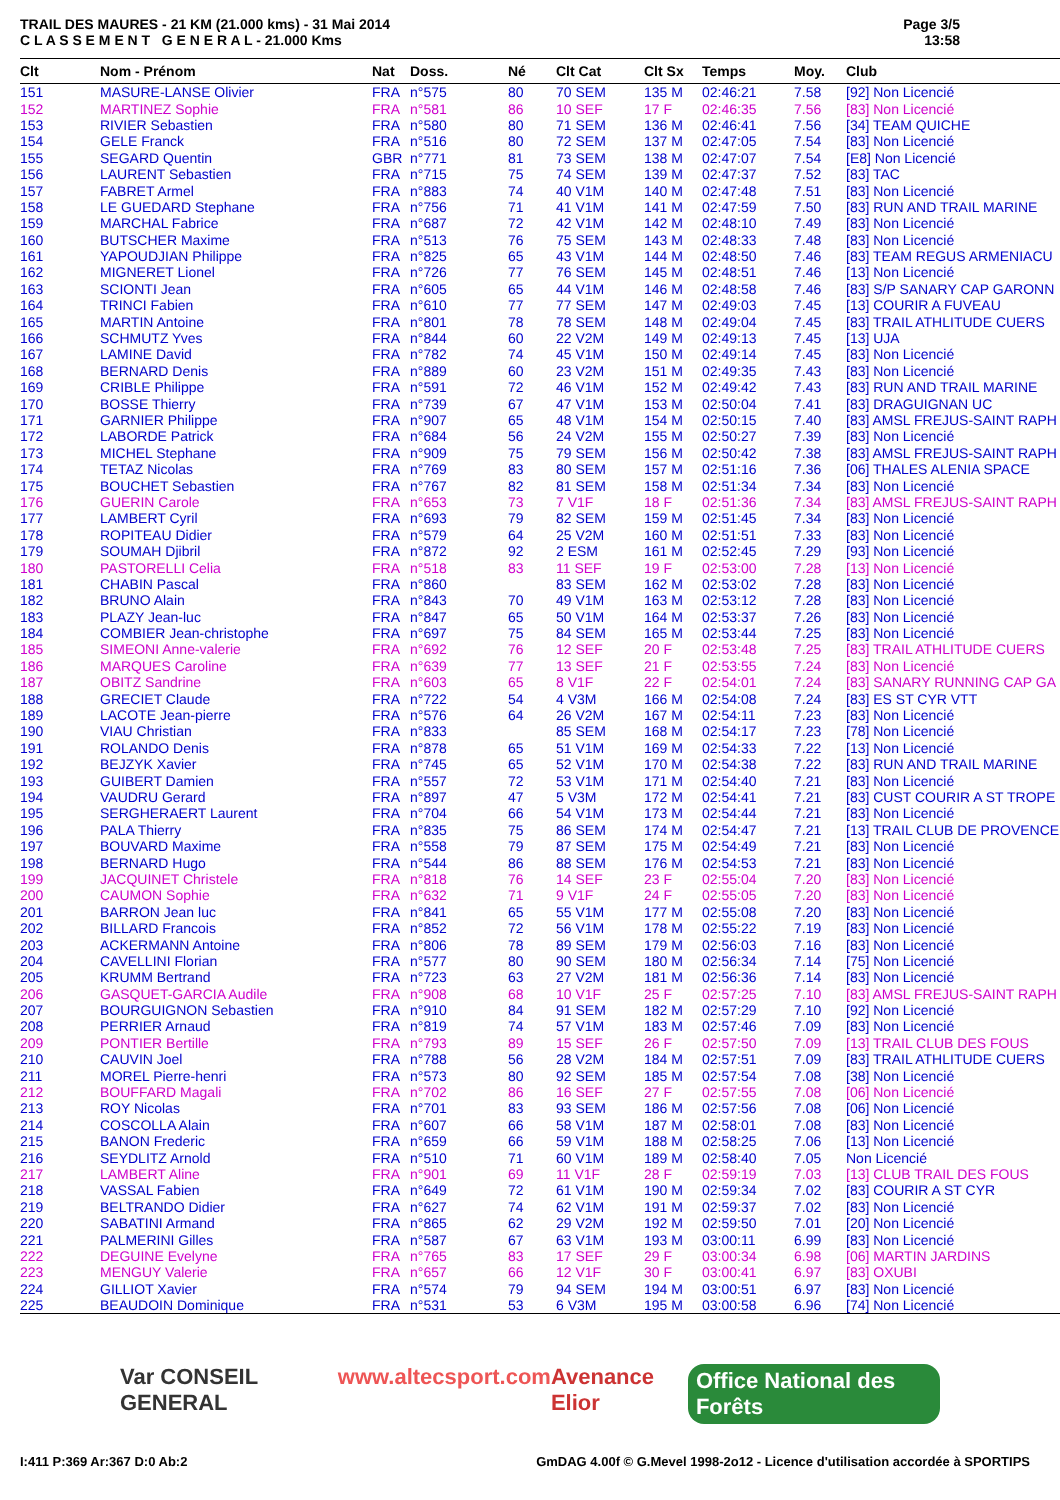TRAIL DES MAURES - 21 KM (21.000 kms) - 31 Mai 2014
C L A S S E M E N T G E N E R A L - 21.000 Kms
Page 3/5
13:58
| Clt | Nom - Prénom | Nat | Doss. | Né | Clt Cat | Clt Sx | Temps | Moy. | Club |
| --- | --- | --- | --- | --- | --- | --- | --- | --- | --- |
| 151 | MASURE-LANSE Olivier | FRA | n°575 | 80 | 70 SEM | 135 M | 02:46:21 | 7.58 | [92] Non Licencié |
| 152 | MARTINEZ Sophie | FRA | n°581 | 86 | 10 SEF | 17 F | 02:46:35 | 7.56 | [83] Non Licencié |
| 153 | RIVIER Sebastien | FRA | n°580 | 80 | 71 SEM | 136 M | 02:46:41 | 7.56 | [34] TEAM QUICHE |
| 154 | GELE Franck | FRA | n°516 | 80 | 72 SEM | 137 M | 02:47:05 | 7.54 | [83] Non Licencié |
| 155 | SEGARD Quentin | GBR | n°771 | 81 | 73 SEM | 138 M | 02:47:07 | 7.54 | [E8] Non Licencié |
| 156 | LAURENT Sebastien | FRA | n°715 | 75 | 74 SEM | 139 M | 02:47:37 | 7.52 | [83] TAC |
| 157 | FABRET Armel | FRA | n°883 | 74 | 40 V1M | 140 M | 02:47:48 | 7.51 | [83] Non Licencié |
| 158 | LE GUEDARD Stephane | FRA | n°756 | 71 | 41 V1M | 141 M | 02:47:59 | 7.50 | [83] RUN AND TRAIL MARINE |
| 159 | MARCHAL Fabrice | FRA | n°687 | 72 | 42 V1M | 142 M | 02:48:10 | 7.49 | [83] Non Licencié |
| 160 | BUTSCHER Maxime | FRA | n°513 | 76 | 75 SEM | 143 M | 02:48:33 | 7.48 | [83] Non Licencié |
| 161 | YAPOUDJIAN Philippe | FRA | n°825 | 65 | 43 V1M | 144 M | 02:48:50 | 7.46 | [83] TEAM REGUS ARMENIACU |
| 162 | MIGNERET Lionel | FRA | n°726 | 77 | 76 SEM | 145 M | 02:48:51 | 7.46 | [13] Non Licencié |
| 163 | SCIONTI Jean | FRA | n°605 | 65 | 44 V1M | 146 M | 02:48:58 | 7.46 | [83] S/P SANARY CAP GARONN |
| 164 | TRINCI Fabien | FRA | n°610 | 77 | 77 SEM | 147 M | 02:49:03 | 7.45 | [13] COURIR A FUVEAU |
| 165 | MARTIN Antoine | FRA | n°801 | 78 | 78 SEM | 148 M | 02:49:04 | 7.45 | [83] TRAIL ATHLITUDE CUERS |
| 166 | SCHMUTZ Yves | FRA | n°844 | 60 | 22 V2M | 149 M | 02:49:13 | 7.45 | [13] UJA |
| 167 | LAMINE David | FRA | n°782 | 74 | 45 V1M | 150 M | 02:49:14 | 7.45 | [83] Non Licencié |
| 168 | BERNARD Denis | FRA | n°889 | 60 | 23 V2M | 151 M | 02:49:35 | 7.43 | [83] Non Licencié |
| 169 | CRIBLE Philippe | FRA | n°591 | 72 | 46 V1M | 152 M | 02:49:42 | 7.43 | [83] RUN AND TRAIL MARINE |
| 170 | BOSSE Thierry | FRA | n°739 | 67 | 47 V1M | 153 M | 02:50:04 | 7.41 | [83] DRAGUIGNAN UC |
| 171 | GARNIER Philippe | FRA | n°907 | 65 | 48 V1M | 154 M | 02:50:15 | 7.40 | [83] AMSL FREJUS-SAINT RAPH |
| 172 | LABORDE Patrick | FRA | n°684 | 56 | 24 V2M | 155 M | 02:50:27 | 7.39 | [83] Non Licencié |
| 173 | MICHEL Stephane | FRA | n°909 | 75 | 79 SEM | 156 M | 02:50:42 | 7.38 | [83] AMSL FREJUS-SAINT RAPH |
| 174 | TETAZ Nicolas | FRA | n°769 | 83 | 80 SEM | 157 M | 02:51:16 | 7.36 | [06] THALES ALENIA SPACE |
| 175 | BOUCHET Sebastien | FRA | n°767 | 82 | 81 SEM | 158 M | 02:51:34 | 7.34 | [83] Non Licencié |
| 176 | GUERIN Carole | FRA | n°653 | 73 | 7 V1F | 18 F | 02:51:36 | 7.34 | [83] AMSL FREJUS-SAINT RAPH |
| 177 | LAMBERT Cyril | FRA | n°693 | 79 | 82 SEM | 159 M | 02:51:45 | 7.34 | [83] Non Licencié |
| 178 | ROPITEAU Didier | FRA | n°579 | 64 | 25 V2M | 160 M | 02:51:51 | 7.33 | [83] Non Licencié |
| 179 | SOUMAH Djibril | FRA | n°872 | 92 | 2 ESM | 161 M | 02:52:45 | 7.29 | [93] Non Licencié |
| 180 | PASTORELLI Celia | FRA | n°518 | 83 | 11 SEF | 19 F | 02:53:00 | 7.28 | [13] Non Licencié |
| 181 | CHABIN Pascal | FRA | n°860 | | 83 SEM | 162 M | 02:53:02 | 7.28 | [83] Non Licencié |
| 182 | BRUNO Alain | FRA | n°843 | 70 | 49 V1M | 163 M | 02:53:12 | 7.28 | [83] Non Licencié |
| 183 | PLAZY Jean-luc | FRA | n°847 | 65 | 50 V1M | 164 M | 02:53:37 | 7.26 | [83] Non Licencié |
| 184 | COMBIER Jean-christophe | FRA | n°697 | 75 | 84 SEM | 165 M | 02:53:44 | 7.25 | [83] Non Licencié |
| 185 | SIMEONI Anne-valerie | FRA | n°692 | 76 | 12 SEF | 20 F | 02:53:48 | 7.25 | [83] TRAIL ATHLITUDE CUERS |
| 186 | MARQUES Caroline | FRA | n°639 | 77 | 13 SEF | 21 F | 02:53:55 | 7.24 | [83] Non Licencié |
| 187 | OBITZ Sandrine | FRA | n°603 | 65 | 8 V1F | 22 F | 02:54:01 | 7.24 | [83] SANARY RUNNING CAP GA |
| 188 | GRECIET Claude | FRA | n°722 | 54 | 4 V3M | 166 M | 02:54:08 | 7.24 | [83] ES ST CYR VTT |
| 189 | LACOTE Jean-pierre | FRA | n°576 | 64 | 26 V2M | 167 M | 02:54:11 | 7.23 | [83] Non Licencié |
| 190 | VIAU Christian | FRA | n°833 | | 85 SEM | 168 M | 02:54:17 | 7.23 | [78] Non Licencié |
| 191 | ROLANDO Denis | FRA | n°878 | 65 | 51 V1M | 169 M | 02:54:33 | 7.22 | [13] Non Licencié |
| 192 | BEJZYK Xavier | FRA | n°745 | 65 | 52 V1M | 170 M | 02:54:38 | 7.22 | [83] RUN AND TRAIL MARINE |
| 193 | GUIBERT Damien | FRA | n°557 | 72 | 53 V1M | 171 M | 02:54:40 | 7.21 | [83] Non Licencié |
| 194 | VAUDRU Gerard | FRA | n°897 | 47 | 5 V3M | 172 M | 02:54:41 | 7.21 | [83] CUST COURIR A ST TROPE |
| 195 | SERGHERAERT Laurent | FRA | n°704 | 66 | 54 V1M | 173 M | 02:54:44 | 7.21 | [83] Non Licencié |
| 196 | PALA Thierry | FRA | n°835 | 75 | 86 SEM | 174 M | 02:54:47 | 7.21 | [13] TRAIL CLUB DE PROVENCE |
| 197 | BOUVARD Maxime | FRA | n°558 | 79 | 87 SEM | 175 M | 02:54:49 | 7.21 | [83] Non Licencié |
| 198 | BERNARD Hugo | FRA | n°544 | 86 | 88 SEM | 176 M | 02:54:53 | 7.21 | [83] Non Licencié |
| 199 | JACQUINET Christele | FRA | n°818 | 76 | 14 SEF | 23 F | 02:55:04 | 7.20 | [83] Non Licencié |
| 200 | CAUMON Sophie | FRA | n°632 | 71 | 9 V1F | 24 F | 02:55:05 | 7.20 | [83] Non Licencié |
| 201 | BARRON Jean luc | FRA | n°841 | 65 | 55 V1M | 177 M | 02:55:08 | 7.20 | [83] Non Licencié |
| 202 | BILLARD Francois | FRA | n°852 | 72 | 56 V1M | 178 M | 02:55:22 | 7.19 | [83] Non Licencié |
| 203 | ACKERMANN Antoine | FRA | n°806 | 78 | 89 SEM | 179 M | 02:56:03 | 7.16 | [83] Non Licencié |
| 204 | CAVELLINI Florian | FRA | n°577 | 80 | 90 SEM | 180 M | 02:56:34 | 7.14 | [75] Non Licencié |
| 205 | KRUMM Bertrand | FRA | n°723 | 63 | 27 V2M | 181 M | 02:56:36 | 7.14 | [83] Non Licencié |
| 206 | GASQUET-GARCIA Audile | FRA | n°908 | 68 | 10 V1F | 25 F | 02:57:25 | 7.10 | [83] AMSL FREJUS-SAINT RAPH |
| 207 | BOURGUIGNON Sebastien | FRA | n°910 | 84 | 91 SEM | 182 M | 02:57:29 | 7.10 | [92] Non Licencié |
| 208 | PERRIER Arnaud | FRA | n°819 | 74 | 57 V1M | 183 M | 02:57:46 | 7.09 | [83] Non Licencié |
| 209 | PONTIER Bertille | FRA | n°793 | 89 | 15 SEF | 26 F | 02:57:50 | 7.09 | [13] TRAIL CLUB DES FOUS |
| 210 | CAUVIN Joel | FRA | n°788 | 56 | 28 V2M | 184 M | 02:57:51 | 7.09 | [83] TRAIL ATHLITUDE CUERS |
| 211 | MOREL Pierre-henri | FRA | n°573 | 80 | 92 SEM | 185 M | 02:57:54 | 7.08 | [38] Non Licencié |
| 212 | BOUFFARD Magali | FRA | n°702 | 86 | 16 SEF | 27 F | 02:57:55 | 7.08 | [06] Non Licencié |
| 213 | ROY Nicolas | FRA | n°701 | 83 | 93 SEM | 186 M | 02:57:56 | 7.08 | [06] Non Licencié |
| 214 | COSCOLLA Alain | FRA | n°607 | 66 | 58 V1M | 187 M | 02:58:01 | 7.08 | [83] Non Licencié |
| 215 | BANON Frederic | FRA | n°659 | 66 | 59 V1M | 188 M | 02:58:25 | 7.06 | [13] Non Licencié |
| 216 | SEYDLITZ Arnold | FRA | n°510 | 71 | 60 V1M | 189 M | 02:58:40 | 7.05 | Non Licencié |
| 217 | LAMBERT Aline | FRA | n°901 | 69 | 11 V1F | 28 F | 02:59:19 | 7.03 | [13] CLUB TRAIL DES FOUS |
| 218 | VASSAL Fabien | FRA | n°649 | 72 | 61 V1M | 190 M | 02:59:34 | 7.02 | [83] COURIR A ST CYR |
| 219 | BELTRANDO Didier | FRA | n°627 | 74 | 62 V1M | 191 M | 02:59:37 | 7.02 | [83] Non Licencié |
| 220 | SABATINI Armand | FRA | n°865 | 62 | 29 V2M | 192 M | 02:59:50 | 7.01 | [20] Non Licencié |
| 221 | PALMERINI Gilles | FRA | n°587 | 67 | 63 V1M | 193 M | 03:00:11 | 6.99 | [83] Non Licencié |
| 222 | DEGUINE Evelyne | FRA | n°765 | 83 | 17 SEF | 29 F | 03:00:34 | 6.98 | [06] MARTIN JARDINS |
| 223 | MENGUY Valerie | FRA | n°657 | 66 | 12 V1F | 30 F | 03:00:41 | 6.97 | [83] OXUBI |
| 224 | GILLIOT Xavier | FRA | n°574 | 79 | 94 SEM | 194 M | 03:00:51 | 6.97 | [83] Non Licencié |
| 225 | BEAUDOIN Dominique | FRA | n°531 | 53 | 6 V3M | 195 M | 03:00:58 | 6.96 | [74] Non Licencié |
Var CONSEIL GENERAL www.altecsport.com Avenance Elior Office National des Forêts
I:411 P:369 Ar:367 D:0 Ab:2 GmDAG 4.00f © G.Mevel 1998-2o12 - Licence d'utilisation accordée à SPORTIPS